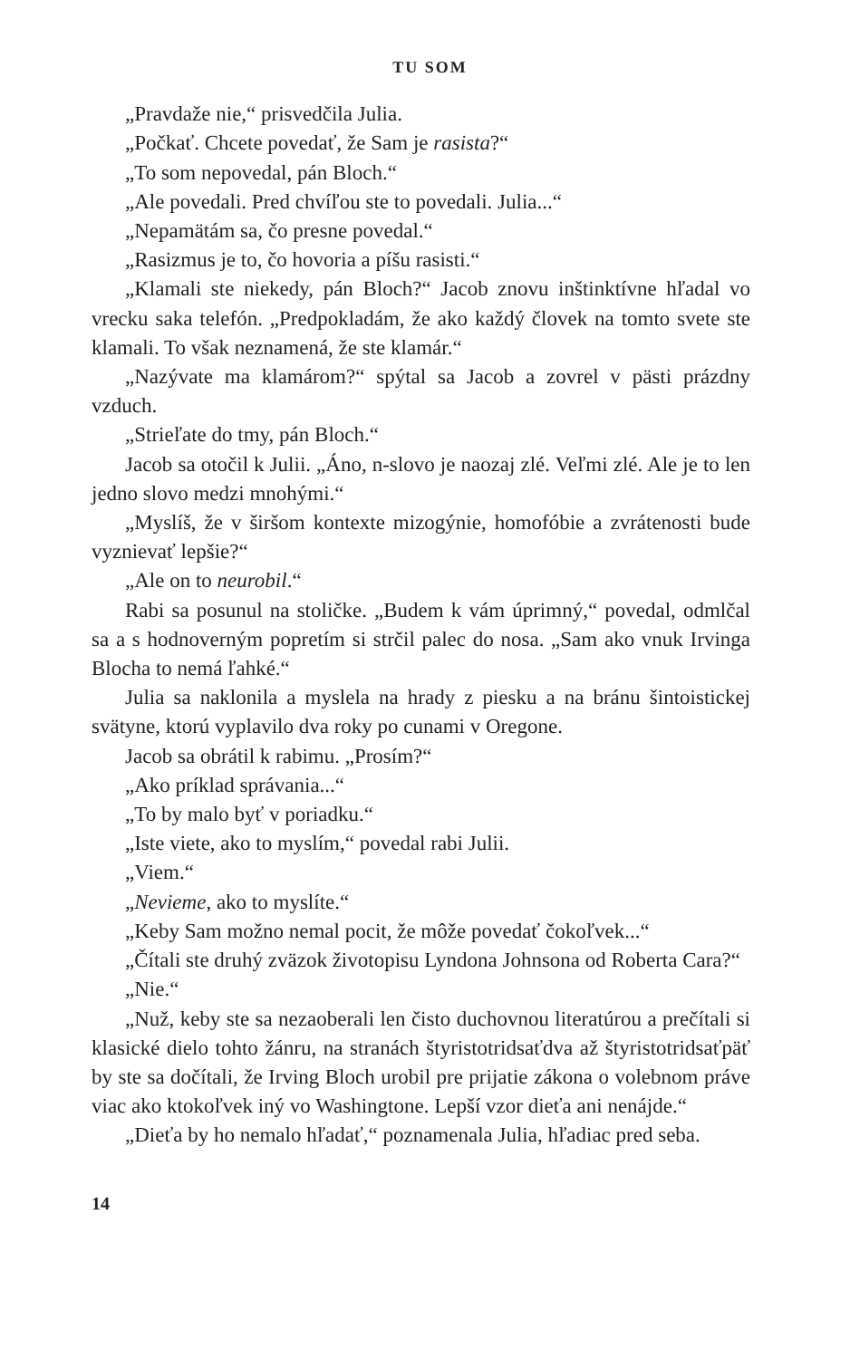TU SOM
„Pravdaže nie,“ prisvedčila Julia.
„Počkať. Chcete povedať, že Sam je rasista?“
„To som nepovedal, pán Bloch.“
„Ale povedali. Pred chvíľou ste to povedali. Julia...“
„Nepamätám sa, čo presne povedal.“
„Rasizmus je to, čo hovoria a píšu rasisti.“
„Klamali ste niekedy, pán Bloch?“ Jacob znovu inštinktívne hľadal vo vrecku saka telefón. „Predpokladám, že ako každý človek na tomto svete ste klamali. To však neznamená, že ste klamár.“
„Nazývate ma klamárom?“ spýtal sa Jacob a zovrel v pästi prázdny vzduch.
„Strieľate do tmy, pán Bloch.“
Jacob sa otočil k Julii. „Áno, n-slovo je naozaj zlé. Veľmi zlé. Ale je to len jedno slovo medzi mnohými.“
„Myslíš, že v širšom kontexte mizogýnie, homofóbie a zvrátenosti bude vyznievať lepšie?“
„Ale on to neurobil.“
Rabi sa posunul na stoličke. „Budem k vám úprimný,“ povedal, odmlčal sa a s hodnoverným popretím si strčil palec do nosa. „Sam ako vnuk Irvinga Blocha to nemá ľahké.“
Julia sa naklonila a myslela na hrady z piesku a na bránu šintoistickej svätyne, ktorú vyplavilo dva roky po cunami v Oregone.
Jacob sa obrátil k rabimu. „Prosím?“
„Ako príklad správania...“
„To by malo byť v poriadku.“
„Iste viete, ako to myslím,“ povedal rabi Julii.
„Viem.“
„Nevieme, ako to myslíte.“
„Keby Sam možno nemal pocit, že môže povedať čokoľvek...“
„Čítali ste druhý zväzok životopisu Lyndona Johnsona od Roberta Cara?“
„Nie.“
„Nuž, keby ste sa nezaoberali len čisto duchovnou literatúrou a prečítali si klasické dielo tohto žánru, na stranách štyristotridsaťdva až štyristotridsaťpäť by ste sa dočítali, že Irving Bloch urobil pre prijatie zákona o volebnom práve viac ako ktokoľvek iný vo Washingtone. Lepší vzor dieťa ani nenájde.“
„Dieťa by ho nemalo hľadať,“ poznamenala Julia, hľadiac pred seba.
14